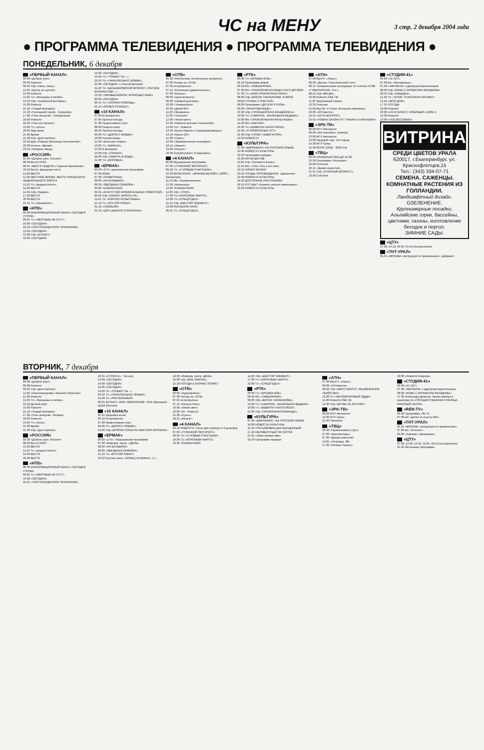ЧС на МЕНУ
3 стр. 2 декабря 2004 года
● ПРОГРАММА ТЕЛЕВИДЕНИЯ ● ПРОГРАММА ТЕЛЕВИДЕНИЯ ●
ПОНЕДЕЛЬНИК, 6 декабря
«ПЕРВЫЙ КАНАЛ»
06.00 «Доброе утро»
09.00 Новости
09.05 Х/ф «Лжец, лжец».
11.00 «Шутка за шуткой»
12.00 Новости
12.05 Т/с «Женщины в любви».
13.10 Х/ф «Четвертый Бетховен».
15.00 Новости
15.10 «Угадай мелодию»
15.50 «Последний герой». Суперигра
17.00 «Пять вечеров». Понедельник
18.00 Новости
18.20 «Пан или пропал»
19.00 Т/с «Клон».
20.00 Жди меня
21.00 Время
21.30 Х/ф «Дети Арбата».
22.40 Д/ф «Романы Матильды Кшесинской».
23.30 Ночное «Время»
23.50 «Фабрика звезд»
«РОССИЯ»
05.00 «Доброе утро, Россия!»
08.30 Вести-УРАЛ
08.45 «ВЕСТИ НЕДЕЛИ с Сергеем Брилевым»
10.50 Вести. Дежурная часть
11.00 ВЕСТИ
11.30 МЕСТНОЕ ВРЕМЯ. ВЕСТИ УРАЛЬСКОГО ФЕДЕРАЛЬНОГО ОКРУГА
11.50 Т/с «Бедная Настя».
14.00 ВЕСТИ
14.35 Х/ф «Заядия».
17.00 ВЕСТИ
20.00 ВЕСТИ
21.55 Т/с «Шахматист».
«НТВ»
06.00 ИНФОРМАЦИОННЫЙ КАНАЛ «СЕГОДНЯ УТРОМ»
09.05 Т/с «МЕРТВЫЕ НЕ ЛГУТ».
10.00 «СЕГОДНЯ»
10.20 «ЧИСТОСЕРДЕЧНОЕ ПРИЗНАНИЕ»
13.00 «СЕГОДНЯ»
13.30 Х/ф «ШТЕМП».
16.00 «СЕГОДНЯ»
19.00 «СЕГОДНЯ»
19.40 Т/с «ТОЛЬКО ТЫ...».
20.50 Т/с «ПАРАЛЛЕЛЬНО ЛЮБВИ».
22.00 «СЕГОДНЯ» с Ольгой Беловой
22.40 Т/с «БАЛЬЗАКОВСКИЙ ВОЗРАСТ, ИЛИ ВСЕ МУЖИКИ СВО...».
23.50 «ЧРЕЗВЫЧАЙНОЕ ПРОИСШЕСТВИЕ»
00.00 «СЕГОДНЯ»
00.15 Т/с «СКОРАЯ ПОМОЩЬ».
01.15 «ОСОБО ОПАСЕН!»
«10 КАНАЛ»
07.00 Астропрогноз
07.05 Прогноз погоды
07.30 Православное утро
08.00 Секреты кино
08.20 Прогноз погоды
09.00 Т/с «ДОРОГИ ЛЮБВИ».
10.00 Человек веры
12.00 «Большая стирка»
13.00 Т/с «МАЧЕХА».
15.00 Я выбираю!
16.00 Х/ф «ГОРЬКО!».
18.00 Х/ф «СМЕРТЬ В ВОДЕ».
21.00 Т/с «ВОРОВКА».
«ЕРМАК»
06.00 «ZTV» музыкальная программа
07.00 М/ФЫ
07.30 «СЛИВОЧНАЯ»
08.00 «НА БУЛЬВАРЕ»
08.30 «ЗВЕЗДНАЯ СЕМЕЙКА»
09.00 ТЕЛЕМАГАЗИН
09.35 «АГЕНТСТВО КРИМИНАЛЬНЫХ НОВОСТЕЙ»
09.50 Х/ф «СЕКРЕТ БРЮСА ЛИ».
11.05 Т/с «КОРОЛИ РОЗЫГРЫША»
15.10 Т/с «КРУТОЙ УОКЕР».
01.10 «ПЛЕЙБОЙ»
02.10 «ШОУ ДЖЕРРИ СПРИНГЕРА»
«ОТВ»
06.00 «Необычные летательные аппараты»
07.00 Погода на «ОТВ»
07.05 Астропрогноз
07.15 «Коллекция удивительного».
07.30 «Колеса»
08.00 «Цена вопроса»
09.00 «Прямой разговор».
10.00 «Телемагазин»
10.30 «Дикий Юг»
11.00 «Элементы»
11.30 «Телешоп»
12.00 «Линия авто»
12.30 «Новости высоких технологий»
13.00 Топ - Новости
13.30 «Кухня Европы и Средиземноморья»
14.10 «Канал QP»
15.30 «Пульс»
16.00 «Занимательная география»
18.15 «Акцент»
19.00 «Рецепт»
20.00 Супер8 ровно» И.Шеремета
«4 КАНАЛ»
06.00 Музыкальная программа
07.00 «УТРЕННИЙ ЭКСПРЕСС»
09.20 Т/с «С НОВЫМ СЧАСТЬЕМ!».
10.20 МУЛЬТКИНО. «ФРАНКЕНШТЕЙН» (2000 г., Австралия)
11.15 М/с «Зоомагазинчик»
12.00 «Мельница».
13.30 ТЕЛЕМАГАЗИН
14.05 Х/ф «ТРИО».
17.00 Т/с «КОРОЛЕВА МАРГО».
19.30 Т/с «СПЕЦОТДЕЛ».
21.15 Х/ф «ШЕСТОЙ ЭЛЕМЕНТ».
23.00 РЕАЛЬНОЕ КИНО.
00.25 Т/с «СПЕЦОТДЕЛ».
«РТК»
06.00 Т/с «КРОШКА БОБ».
06.20 Программа м/фов
06.50 М/с «СМЕШАРИКИ».
07.00 М/с «ПРИКЛЮЧЕНИЯ ВУДИ И ЕГО ДРУЗЕЙ».
07.30 Т/с «МОЯ ПРЕКРАСНАЯ НЯНЯ».
08.00 Х/ф «ВИОЛА ТАРАКАНОВА. В МИРЕ ПРЕСТУПНЫХ СТРАСТЕЙ».
09.00 Программа «ДЕТАЛИ УТРОМ»
09.30 «ЗАЧАРОВАННЫЕ».
10.30 Х/ф «ПОЛИЦЕЙСКАЯ АКАДЕМИЯ-4».
13.00 Т/с «САБРИНА - МАЛЕНЬКАЯ ВЕДЬМА».
14.00 М/с «ПРИКЛЮЧЕНИЯ МУЛЬТЯШЕК».
14.30 М/с «КАСПЕР».
16.00 Т/с «БЕВЕРЛИ ХИЛЛЗ 90210».
19.30 «Я ПРЕКРАСНЫХ УСТ»
21.00 Х/ф «ПОЛЕТ НАВИГАТОРА».
23.30 НОВОСТИ
«КУЛЬТУРА»
07.00 «ЕВРОНЬЮС» НА РУССКОМ ЯЗЫКЕ
10.00 НОВОСТИ КУЛЬТУРЫ
10.20 Программа передач
10.30 ИНТЕР@КТИВ
11.00 Х/ф «Путевка в жизнь».
12.55 М/с «Тоби Тотц и его Лев».
13.25 ЛИНИЯ ЖИЗНИ.
16.55 ПЛОДЫ ПРОСВЕЩЕНИЯ. «Династии».
19.30 НОВОСТИ КУЛЬТУРЫ
19.50 ДОСТОЯНИЕ РЕСПУБЛИКИ.
20.55 КТО МЫ? «Казнить нельзя помиловать»
23.00 НОВОСТИ КУЛЬТУРЫ
«АТН»
07.00 МузTV: «Наше».
08.00 «Деньги. Персональный счет»
08.15 Телевизионная экспедиция «К 5-летию УГМК: «ГУБЕРНИЯ-66». 9-я с.
08.25 Х/ф «ВЕГДА».
10.00 Новости РБК-ТВ
11.35 Зарубежный бизнес
13.35 Персона
15.00 МузTB: VJ-блок «Большая перемена»
18.00 «АТНовости»
19.15 «ЕСТЬ ВОПРОС!»
19.45 «НОВАЯ СКАЗКА ОТ ГУНЬКИ И АЛЕНУШКИ»
«ЭРА-ТВ»
08.00 МТУ Автопилот
09.00 «Кит коктейль» (повтор)
10.00 МТУ Автопилот
13.00 Сводный чарт. Хит-парад
14.30 МТУ Пульс
15.30 ROCK ZONE - SMS-Чат
«ТВЦ»
03.00 ПРОФИЛАКТИКА ДО 19.30.
19.30 Программа «Резонанс»
20.00 События.
20.15 «Время новостей»
21.25 Х/ф «ОПАСНЫЙ ВОЗРАСТ».
23.00 События.
«СТУДИЯ-41»
06.00 «41 ХИТ»
07.00 м/с «Мегамалыш».
07.40 «АВТОБУМ» с Дмитрием Брехоткиным
08.00 Х/ф «КОФЕ С АРОМАТОМ ЖЕНЩИНЫ»
09.50 Х/ф «СВАДЬБА».
11.50 Т/с «ПЛЯЖ. СПАСАТЕЛИ МАЛИБУ».
12.45 «МОЙ ДОМ».
17.10 ПОГОДА
19.00 Новости
20.00 «ИЗ ИТАЛИИ С ЛЮБОВЬЮ» (2004 г.)
22.30 Новости
23.00 «ПОСЛЕСЛОВИЕ»
ВИТРИНА
СРЕДИ ЦВЕТОВ УРАЛА
620017, г.Екатеринбург, ул. Краснофлотцев,15
Тел.: (343) 334-07-71
СЕМЕНА. САЖЕНЦЫ. КОМНАТНЫЕ РАСТЕНИЯ ИЗ ГОЛЛАНДИИ.
Ландшафтный дизайн.
ОЗЕЛЕНЕНИЕ.
Крупномерные посадки.
Альпийские горки, бассейны, цветники, газоны, изготовление беседок и пергол.
ЗИМНИЕ САДЫ.
«ЦТУ»
07.00, 16.10, 03.35, 05.55 Eurosportnews
«ТНТ-УРАЛ»
05.55 «МОСКВА: инструкция по применению». Дайджест
ВТОРНИК, 7 декабря
«ПЕРВЫЙ КАНАЛ»
06.00 «Доброе утро»
09.00 Новости
09.05 Х/ф «Дети Арбата».
11.30 «Смехопанорама» Евгения Петросяна
12.00 Новости
12.05 Т/с «Женщины в любви».
13.10 Дисней-клуб
15.00 Новости
15.10 «Угадай мелодию»
17.00 «Пять вечеров». Вторник
18.00 Новости
19.00 Т/с «Клон».
21.00 Время
21.30 Х/ф «Дети Арбата».
«РОССИЯ»
05.00 «Доброе утро, Россия!»
08.30 Вести-УРАЛ
11.00 ВЕСТИ
11.50 Т/с «Бедная Настя».
14.00 ВЕСТИ
20.00 ВЕСТИ
«НТВ»
06.00 ИНФОРМАЦИОННЫЙ КАНАЛ «СЕГОДНЯ УТРОМ»
09.05 Т/с «МЕРТВЫЕ НЕ ЛГУТ».
10.00 «СЕГОДНЯ»
10.25 «ЧИСТОСЕРДЕЧНОЕ ПРИЗНАНИЕ»
10.55 «СТРЕССс». Ток-шоу
13.00 «СЕГОДНЯ»
16.00 «СЕГОДНЯ»
19.00 «СЕГОДНЯ»
19.40 Т/с «ТОЛЬКО ТЫ...».
20.50 Т/с «ПАРАЛЛЕЛЬНО ЛЮБВИ».
22.40 Т/с «РАССЕЯННЫЙ».
00.35 ФУТБОЛ. ЛИГА ЧЕМПИОНОВ. ПСЖ (Франция) - ЦСКА (Россия).
«10 КАНАЛ»
05.45 Здоровья всем!
06.10 Астропрогноз
07.30 Православное утро
09.00 Т/с «ДОРОГИ ЛЮБВИ».
13.00 Х/ф «ВТОРАЯ ПОПЫТКА ВИКТОРА КРОХИНА».
«ЕРМАК»
06.00 «ZTV». Музыкальная программа
07.00 «Информ. прогр. «ДЕНЬ»
08.00 «НА БУЛЬВАРЕ»
08.30 «ЗВЕЗДНАЯ СЕМЕЙКА»
15.10 Т/с «КРУТОЙ УОКЕР».
16.50 Русское кино. «КОНЕЦ АТАМАНА». 2 с.
19.00 «Информ. прогр. ДЕНЬ»
19.30 Х/ф «ВНЕ ЗАКОНА».
22.18 ПОГОДА & БИЗНЕС-ЭТИКЕТ
«ОТВ»
06.00 «Аудиофайлы»
07.00 Погода на «ОТВ»
07.05 Астропрогноз
07.15 «Колеса-блиц»
10.00 «Линия авто»
13.00 Топ - Новости
15.30 «Пульс»
18.15 «Акцент»
«4 КАНАЛ»
06.10 НОВОСТИ. Итоги дня (повтор от 6 декабря)
07.00 «УТРЕННИЙ ЭКСПРЕСС»
09.20 Т/с «С НОВЫМ СЧАСТЬЕМ!».
10.30 Т/с «КОРОЛЕВА МАРГО».
13.30 ТЕЛЕМАГАЗИН
14.05 Х/ф «ШЕСТОЙ ЭЛЕМЕНТ».
17.00 Т/с «КОРОЛЕВА МАРГО».
19.30 Т/с «СПЕЦОТДЕЛ».
«РТК»
06.00 Т/с «КРОШКА БОБ».
06.50 М/с «СМЕШАРИКИ».
08.00 Х/ф «ВИОЛА ТАРАКАНОВА».
13.00 Т/с «САБРИНА - МАЛЕНЬКАЯ ВЕДЬМА».
16.00 Т/с «БЕВЕРЛИ ХИЛЛЗ 90210».
21.00 Х/ф «ПРИЗРАЧНАЯ КОМАНДА».
«КУЛЬТУРА»
07.00 «ЕВРОНЬЮС» НА РУССКОМ ЯЗЫКЕ
10.00 НОВОСТИ КУЛЬТУРЫ
15.10 ТРЕТЬЯКОВКА-ДАР БЕСЦЕННЫЙ!
17.45 НЕИЗВЕСТНЫЙ ПЕТЕРГОФ
21.55 «Оркестровая яма»
02.50 Программа передач
«АТН»
07.00 МузTV: «Наше».
08.00 «АТНовости»
08.30 Х/ф «МИСС МАРПЛ: ОБЪЯВЛЕННОЕ УБИЙСТВО».
10.30 Т/с «НЕПОВТОРИМЫЙ ЭДДИ».
11.00 Новости РБК-ТВ
14.30 Х/ф «БИТВА ЗА АНГЛИЮ».
«ЭРА-ТВ»
08.00 МТУ Автопилот
14.30 МТУ Пульс
21.30 Проэлите
«ТВЦ»
06.30 «Православное утро»
07.00 «Архипастырь»
07.30 «Время новостей»
15.05 «Петровка, 38»
17.30 «Ночные берега»
18.00 «Новости Епархии»
«СТУДИЯ-41»
06.00 «41 ХИТ»
07.40 «АВТОБУМ» с Дмитрием Брехоткиным
08.00 «КОФЕ С АРОМАТОМ ЖЕНЩИНЫ»
17.30 Александр Денисов, Ирина Шевчук в киноповести «ГОСУДАРСТВЕННАЯ ГРАНИЦА. КРАСНЫЙ ПЕСОК»
«REN-TV»
06.30 Программа «36, 6»
07.00 м/с «Детки из класса 402».
«ТНТ-УРАЛ»
05.55 «МОСКВА: инструкция по применению».
07.00 м/с «Котопес».
09.00 «Завтрак с Дискавери»
«ЦТУ»
07.00, 12.00, 16.45, 19.05, 04.55 Eurosportnews
01.35 Окончание программы